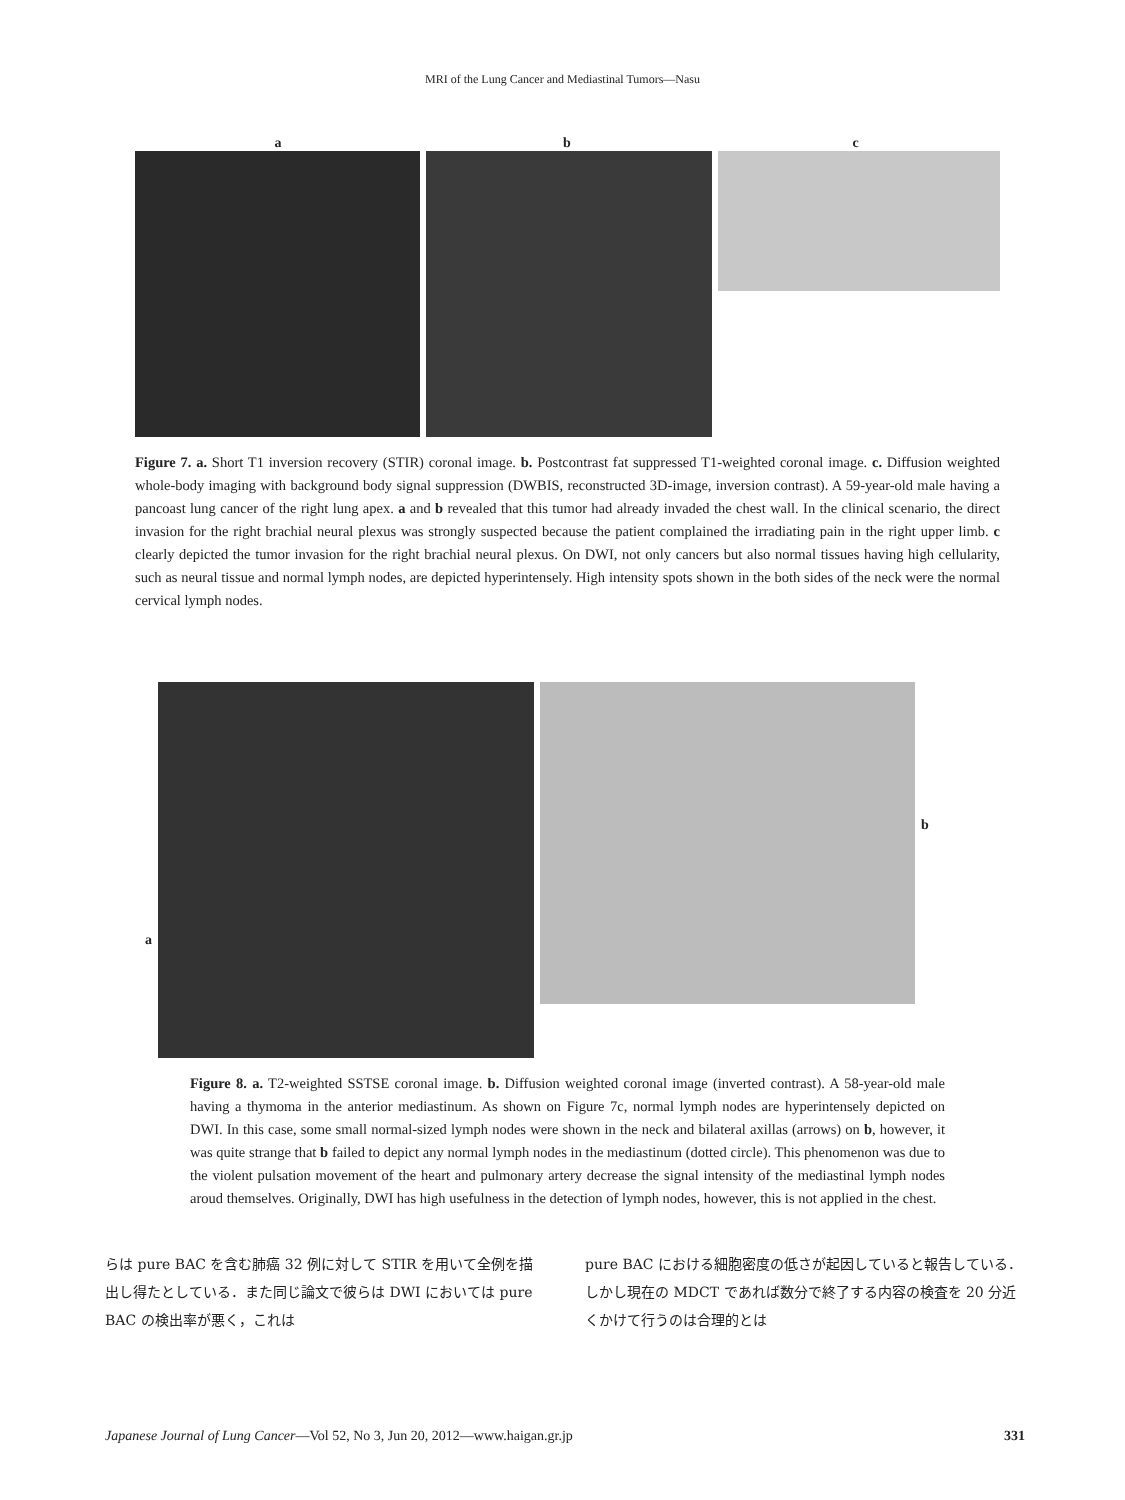MRI of the Lung Cancer and Mediastinal Tumors—Nasu
a b c
Figure 7. a. Short T1 inversion recovery (STIR) coronal image. b. Postcontrast fat suppressed T1-weighted coronal image. c. Diffusion weighted whole-body imaging with background body signal suppression (DWBIS, reconstructed 3D-image, inversion contrast). A 59-year-old male having a pancoast lung cancer of the right lung apex. a and b revealed that this tumor had already invaded the chest wall. In the clinical scenario, the direct invasion for the right brachial neural plexus was strongly suspected because the patient complained the irradiating pain in the right upper limb. c clearly depicted the tumor invasion for the right brachial neural plexus. On DWI, not only cancers but also normal tissues having high cellularity, such as neural tissue and normal lymph nodes, are depicted hyperintensely. High intensity spots shown in the both sides of the neck were the normal cervical lymph nodes.
a
b
Figure 8. a. T2-weighted SSTSE coronal image. b. Diffusion weighted coronal image (inverted contrast). A 58-year-old male having a thymoma in the anterior mediastinum. As shown on Figure 7c, normal lymph nodes are hyperintensely depicted on DWI. In this case, some small normal-sized lymph nodes were shown in the neck and bilateral axillas (arrows) on b, however, it was quite strange that b failed to depict any normal lymph nodes in the mediastinum (dotted circle). This phenomenon was due to the violent pulsation movement of the heart and pulmonary artery decrease the signal intensity of the mediastinal lymph nodes aroud themselves. Originally, DWI has high usefulness in the detection of lymph nodes, however, this is not applied in the chest.
らは pure BAC を含む肺癌 32 例に対して STIR を用いて全例を描出し得たとしている．また同じ論文で彼らは DWI においては pure BAC の検出率が悪く，これは
pure BAC における細胞密度の低さが起因していると報告している．しかし現在の MDCT であれば数分で終了する内容の検査を 20 分近くかけて行うのは合理的とは
Japanese Journal of Lung Cancer—Vol 52, No 3, Jun 20, 2012—www.haigan.gr.jp 331